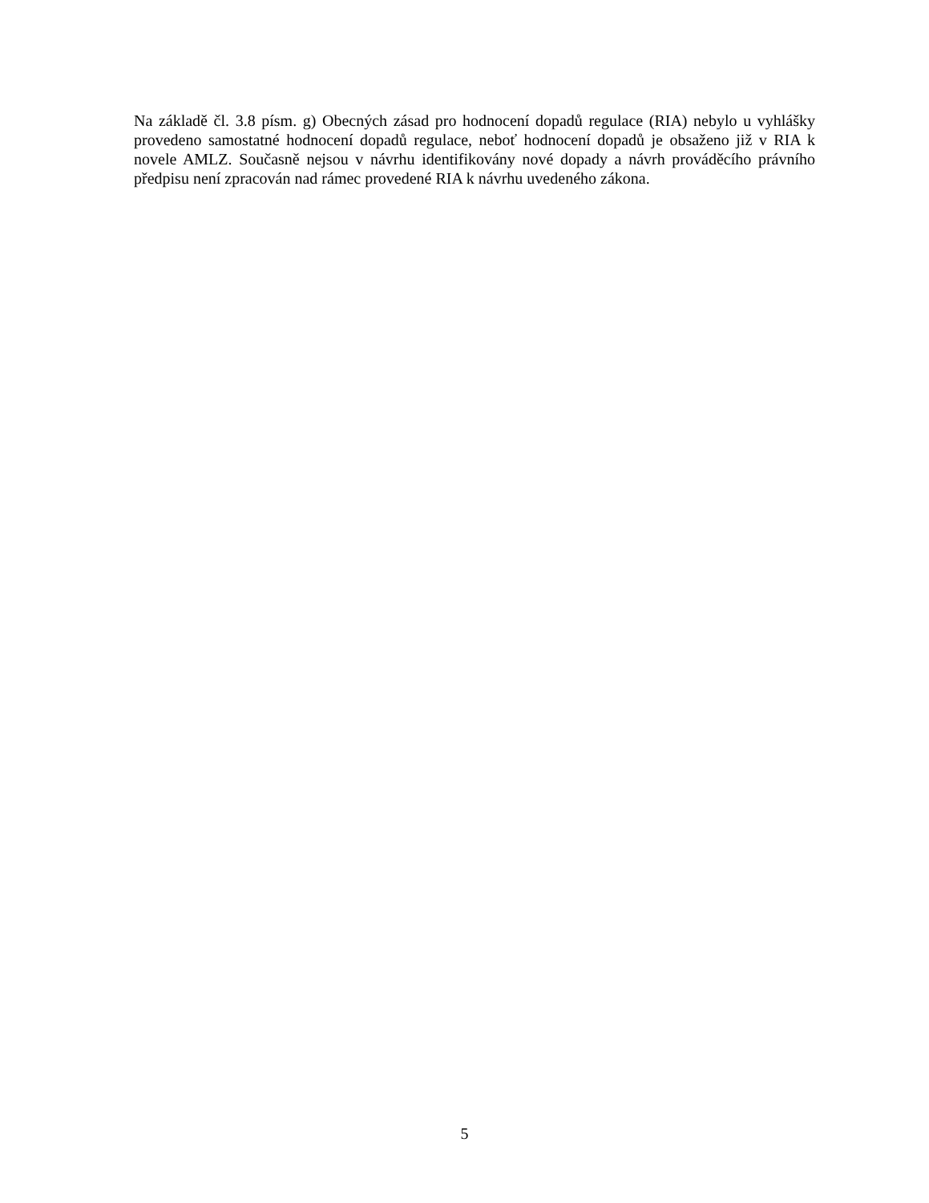Na základě čl. 3.8 písm. g) Obecných zásad pro hodnocení dopadů regulace (RIA) nebylo u vyhlášky provedeno samostatné hodnocení dopadů regulace, neboť hodnocení dopadů je obsaženo již v RIA k novele AMLZ. Současně nejsou v návrhu identifikovány nové dopady a návrh prováděcího právního předpisu není zpracován nad rámec provedené RIA k návrhu uvedeného zákona.
5